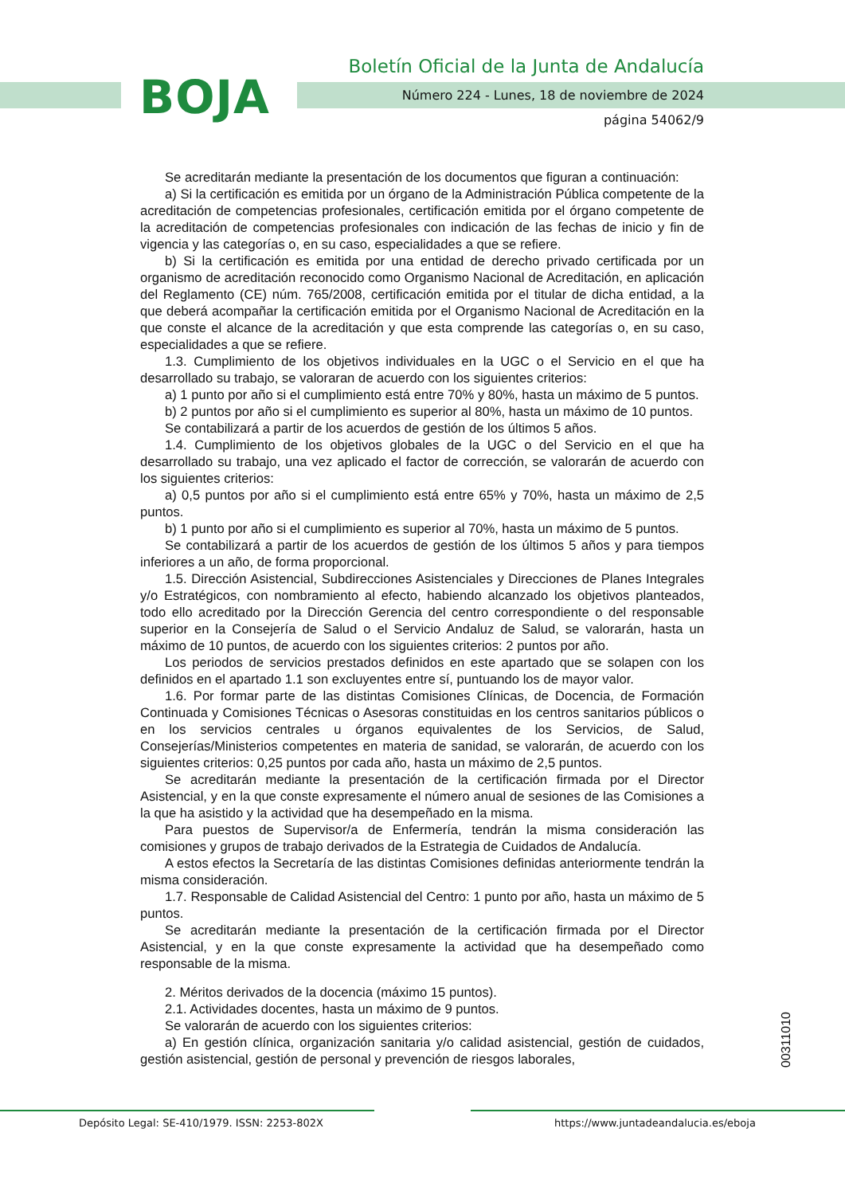BOJA
Boletín Oficial de la Junta de Andalucía
Número 224 - Lunes, 18 de noviembre de 2024
página 54062/9
Se acreditarán mediante la presentación de los documentos que figuran a continuación:
a) Si la certificación es emitida por un órgano de la Administración Pública competente de la acreditación de competencias profesionales, certificación emitida por el órgano competente de la acreditación de competencias profesionales con indicación de las fechas de inicio y fin de vigencia y las categorías o, en su caso, especialidades a que se refiere.
b) Si la certificación es emitida por una entidad de derecho privado certificada por un organismo de acreditación reconocido como Organismo Nacional de Acreditación, en aplicación del Reglamento (CE) núm. 765/2008, certificación emitida por el titular de dicha entidad, a la que deberá acompañar la certificación emitida por el Organismo Nacional de Acreditación en la que conste el alcance de la acreditación y que esta comprende las categorías o, en su caso, especialidades a que se refiere.
1.3. Cumplimiento de los objetivos individuales en la UGC o el Servicio en el que ha desarrollado su trabajo, se valoraran de acuerdo con los siguientes criterios:
a) 1 punto por año si el cumplimiento está entre 70% y 80%, hasta un máximo de 5 puntos.
b) 2 puntos por año si el cumplimiento es superior al 80%, hasta un máximo de 10 puntos.
Se contabilizará a partir de los acuerdos de gestión de los últimos 5 años.
1.4. Cumplimiento de los objetivos globales de la UGC o del Servicio en el que ha desarrollado su trabajo, una vez aplicado el factor de corrección, se valorarán de acuerdo con los siguientes criterios:
a) 0,5 puntos por año si el cumplimiento está entre 65% y 70%, hasta un máximo de 2,5 puntos.
b) 1 punto por año si el cumplimiento es superior al 70%, hasta un máximo de 5 puntos.
Se contabilizará a partir de los acuerdos de gestión de los últimos 5 años y para tiempos inferiores a un año, de forma proporcional.
1.5. Dirección Asistencial, Subdirecciones Asistenciales y Direcciones de Planes Integrales y/o Estratégicos, con nombramiento al efecto, habiendo alcanzado los objetivos planteados, todo ello acreditado por la Dirección Gerencia del centro correspondiente o del responsable superior en la Consejería de Salud o el Servicio Andaluz de Salud, se valorarán, hasta un máximo de 10 puntos, de acuerdo con los siguientes criterios: 2 puntos por año.
Los periodos de servicios prestados definidos en este apartado que se solapen con los definidos en el apartado 1.1 son excluyentes entre sí, puntuando los de mayor valor.
1.6. Por formar parte de las distintas Comisiones Clínicas, de Docencia, de Formación Continuada y Comisiones Técnicas o Asesoras constituidas en los centros sanitarios públicos o en los servicios centrales u órganos equivalentes de los Servicios, de Salud, Consejerías/Ministerios competentes en materia de sanidad, se valorarán, de acuerdo con los siguientes criterios: 0,25 puntos por cada año, hasta un máximo de 2,5 puntos.
Se acreditarán mediante la presentación de la certificación firmada por el Director Asistencial, y en la que conste expresamente el número anual de sesiones de las Comisiones a la que ha asistido y la actividad que ha desempeñado en la misma.
Para puestos de Supervisor/a de Enfermería, tendrán la misma consideración las comisiones y grupos de trabajo derivados de la Estrategia de Cuidados de Andalucía.
A estos efectos la Secretaría de las distintas Comisiones definidas anteriormente tendrán la misma consideración.
1.7. Responsable de Calidad Asistencial del Centro: 1 punto por año, hasta un máximo de 5 puntos.
Se acreditarán mediante la presentación de la certificación firmada por el Director Asistencial, y en la que conste expresamente la actividad que ha desempeñado como responsable de la misma.
2. Méritos derivados de la docencia (máximo 15 puntos).
2.1. Actividades docentes, hasta un máximo de 9 puntos.
Se valorarán de acuerdo con los siguientes criterios:
a) En gestión clínica, organización sanitaria y/o calidad asistencial, gestión de cuidados, gestión asistencial, gestión de personal y prevención de riesgos laborales,
00311010
Depósito Legal: SE-410/1979. ISSN: 2253-802X
https://www.juntadeandalucia.es/eboja